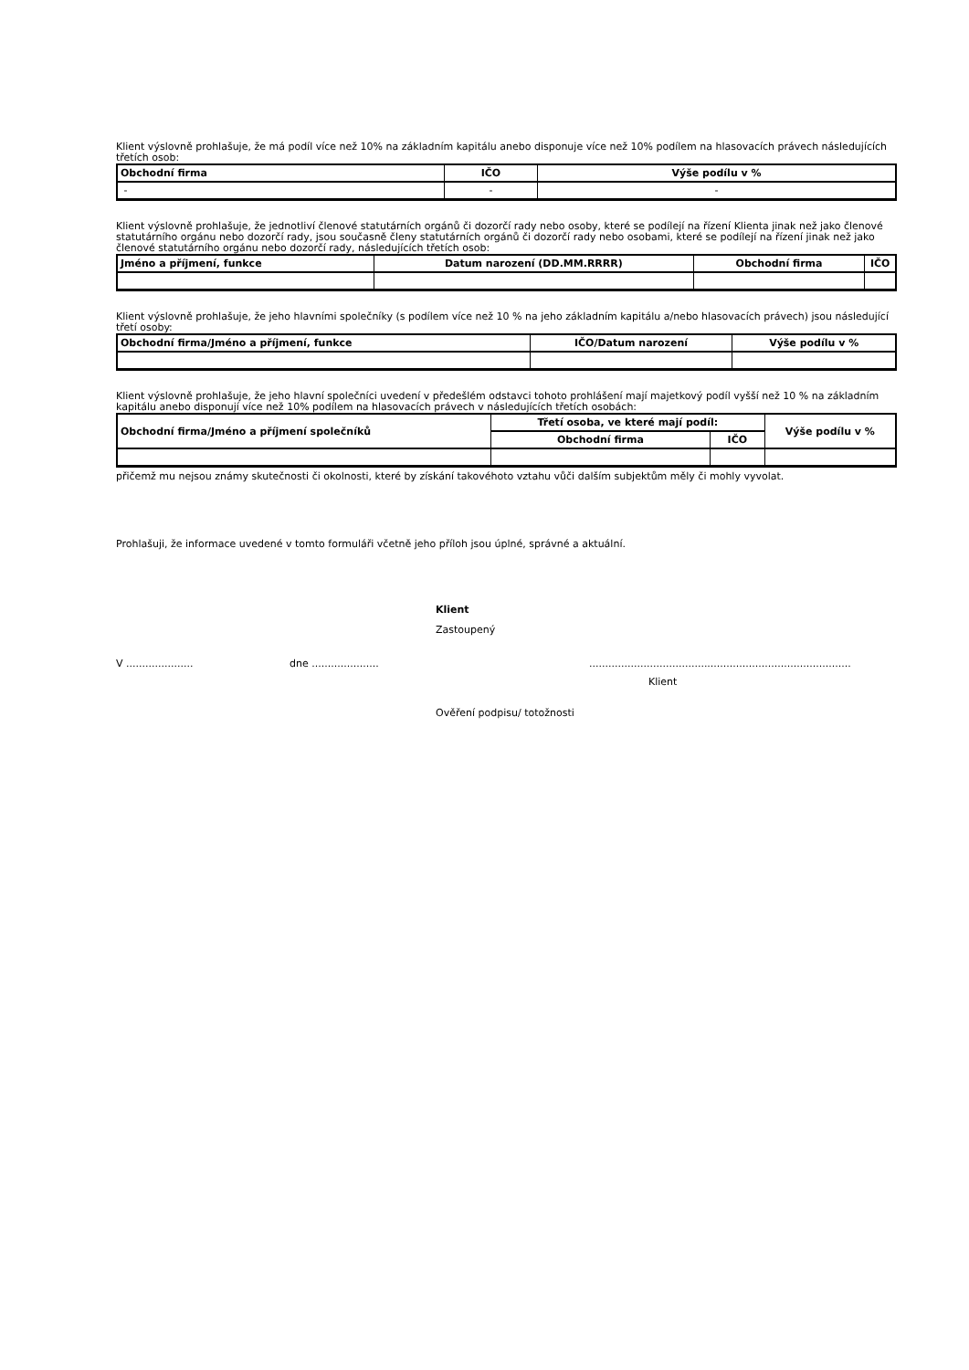Klient výslovně prohlašuje, že má podíl více než 10% na základním kapitálu anebo disponuje více než 10% podílem na hlasovacích právech následujících třetích osob:
| Obchodní firma | IČO | Výše podílu v % |
| --- | --- | --- |
| - | - | - |
Klient výslovně prohlašuje, že jednotliví členové statutárních orgánů či dozorčí rady nebo osoby, které se podílejí na řízení Klienta jinak než jako členové statutárního orgánu nebo dozorčí rady, jsou současně členy statutárních orgánů či dozorčí rady nebo osobami, které se podílejí na řízení jinak než jako členové statutárního orgánu nebo dozorčí rady, následujících třetích osob:
| Jméno a příjmení, funkce | Datum narození (DD.MM.RRRR) | Obchodní firma | IČO |
| --- | --- | --- | --- |
Klient výslovně prohlašuje, že jeho hlavními společníky (s podílem více než 10 % na jeho základním kapitálu a/nebo hlasovacích právech) jsou následující třetí osoby:
| Obchodní firma/Jméno a příjmení, funkce | IČO/Datum narození | Výše podílu v % |
| --- | --- | --- |
Klient výslovně prohlašuje, že jeho hlavní společníci uvedení v předešlém odstavci tohoto prohlášení mají majetkový podíl vyšší než 10 % na základním kapitálu anebo disponují více než 10% podílem na hlasovacích právech v následujících třetích osobách:
| Obchodní firma/Jméno a příjmení společníků | Třetí osoba, ve které mají podíl: | | Výše podílu v % |
| --- | --- | --- | --- |
| | Obchodní firma | IČO | |
přičemž mu nejsou známy skutečnosti či okolnosti, které by získání takovéhoto vztahu vůči dalším subjektům měly či mohly vyvolat.
Prohlašuji, že informace uvedené v tomto formuláři včetně jeho příloh jsou úplné, správné a aktuální.
Klient
Zastoupený
V ..................... dne .......................................................................................................
Klient
Ověření podpisu/ totožnosti